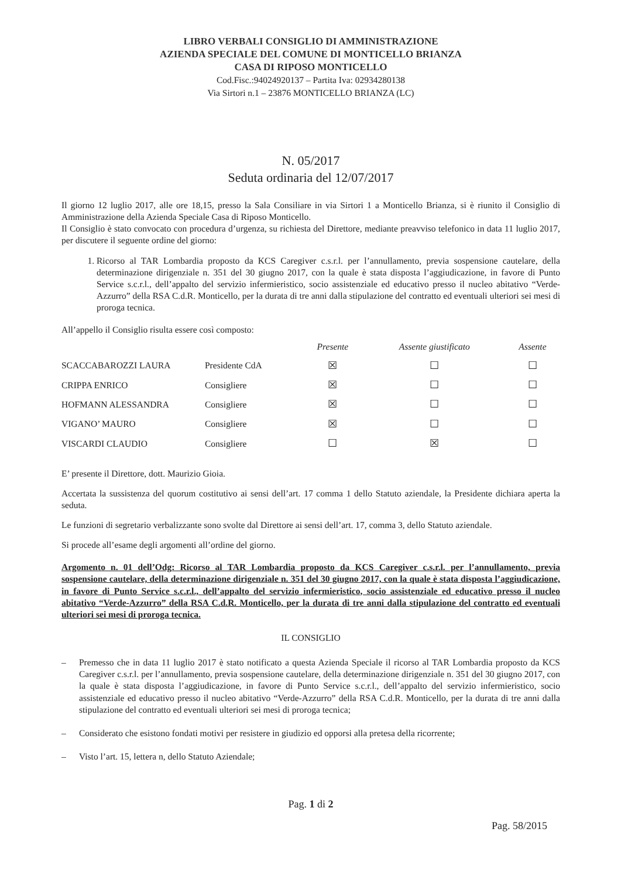LIBRO VERBALI CONSIGLIO DI AMMINISTRAZIONE
AZIENDA SPECIALE DEL COMUNE DI MONTICELLO BRIANZA
CASA DI RIPOSO MONTICELLO
Cod.Fisc.:94024920137 – Partita Iva: 02934280138
Via Sirtori n.1 – 23876 MONTICELLO BRIANZA (LC)
N. 05/2017
Seduta ordinaria del 12/07/2017
Il giorno 12 luglio 2017, alle ore 18,15, presso la Sala Consiliare in via Sirtori 1 a Monticello Brianza, si è riunito il Consiglio di Amministrazione della Azienda Speciale Casa di Riposo Monticello.
Il Consiglio è stato convocato con procedura d’urgenza, su richiesta del Direttore, mediante preavviso telefonico in data 11 luglio 2017, per discutere il seguente ordine del giorno:
1. Ricorso al TAR Lombardia proposto da KCS Caregiver c.s.r.l. per l’annullamento, previa sospensione cautelare, della determinazione dirigenziale n. 351 del 30 giugno 2017, con la quale è stata disposta l’aggiudicazione, in favore di Punto Service s.c.r.l., dell’appalto del servizio infermieristico, socio assistenziale ed educativo presso il nucleo abitativo “Verde-Azzurro” della RSA C.d.R. Monticello, per la durata di tre anni dalla stipulazione del contratto ed eventuali ulteriori sei mesi di proroga tecnica.
All’appello il Consiglio risulta essere così composto:
| | | Presente | Assente giustificato | Assente |
| --- | --- | --- | --- | --- |
| SCACCABAROZZI LAURA | Presidente CdA | ☒ | ☐ | ☐ |
| CRIPPA ENRICO | Consigliere | ☒ | ☐ | ☐ |
| HOFMANN ALESSANDRA | Consigliere | ☒ | ☐ | ☐ |
| VIGANO’ MAURO | Consigliere | ☒ | ☐ | ☐ |
| VISCARDI CLAUDIO | Consigliere | ☐ | ☒ | ☐ |
E’ presente il Direttore, dott. Maurizio Gioia.
Accertata la sussistenza del quorum costitutivo ai sensi dell’art. 17 comma 1 dello Statuto aziendale, la Presidente dichiara aperta la seduta.
Le funzioni di segretario verbalizzante sono svolte dal Direttore ai sensi dell’art. 17, comma 3, dello Statuto aziendale.
Si procede all’esame degli argomenti all’ordine del giorno.
Argomento n. 01 dell’Odg: Ricorso al TAR Lombardia proposto da KCS Caregiver c.s.r.l. per l’annullamento, previa sospensione cautelare, della determinazione dirigenziale n. 351 del 30 giugno 2017, con la quale è stata disposta l’aggiudicazione, in favore di Punto Service s.c.r.l., dell’appalto del servizio infermieristico, socio assistenziale ed educativo presso il nucleo abitativo “Verde-Azzurro” della RSA C.d.R. Monticello, per la durata di tre anni dalla stipulazione del contratto ed eventuali ulteriori sei mesi di proroga tecnica.
IL CONSIGLIO
– Premesso che in data 11 luglio 2017 è stato notificato a questa Azienda Speciale il ricorso al TAR Lombardia proposto da KCS Caregiver c.s.r.l. per l’annullamento, previa sospensione cautelare, della determinazione dirigenziale n. 351 del 30 giugno 2017, con la quale è stata disposta l’aggiudicazione, in favore di Punto Service s.c.r.l., dell’appalto del servizio infermieristico, socio assistenziale ed educativo presso il nucleo abitativo “Verde-Azzurro” della RSA C.d.R. Monticello, per la durata di tre anni dalla stipulazione del contratto ed eventuali ulteriori sei mesi di proroga tecnica;
– Considerato che esistono fondati motivi per resistere in giudizio ed opporsi alla pretesa della ricorrente;
– Visto l’art. 15, lettera n, dello Statuto Aziendale;
Pag. 1 di 2
Pag. 58/2015